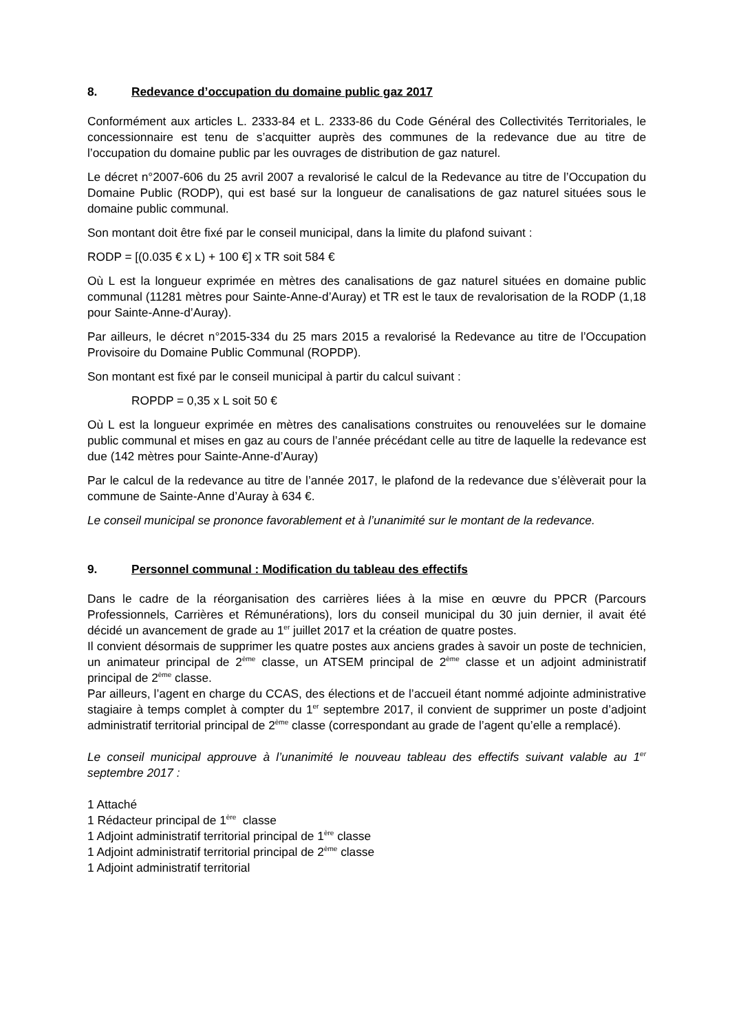8. Redevance d’occupation du domaine public gaz 2017
Conformément aux articles L. 2333-84 et L. 2333-86 du Code Général des Collectivités Territoriales, le concessionnaire est tenu de s’acquitter auprès des communes de la redevance due au titre de l’occupation du domaine public par les ouvrages de distribution de gaz naturel.
Le décret n°2007-606 du 25 avril 2007 a revalorisé le calcul de la Redevance au titre de l’Occupation du Domaine Public (RODP), qui est basé sur la longueur de canalisations de gaz naturel situées sous le domaine public communal.
Son montant doit être fixé par le conseil municipal, dans la limite du plafond suivant :
RODP = [(0.035 € x L) + 100 €] x TR soit 584 €
Où L est la longueur exprimée en mètres des canalisations de gaz naturel situées en domaine public communal (11281 mètres pour Sainte-Anne-d’Auray) et TR est le taux de revalorisation de la RODP (1,18 pour Sainte-Anne-d’Auray).
Par ailleurs, le décret n°2015-334 du 25 mars 2015 a revalorisé la Redevance au titre de l’Occupation Provisoire du Domaine Public Communal (ROPDP).
Son montant est fixé par le conseil municipal à partir du calcul suivant :
ROPDP = 0,35 x L soit 50 €
Où L est la longueur exprimée en mètres des canalisations construites ou renouvelées sur le domaine public communal et mises en gaz au cours de l’année précédant celle au titre de laquelle la redevance est due (142 mètres pour Sainte-Anne-d’Auray)
Par le calcul de la redevance au titre de l’année 2017, le plafond de la redevance due s’élèverait pour la commune de Sainte-Anne d’Auray à 634 €.
Le conseil municipal se prononce favorablement et à l’unanimité sur le montant de la redevance.
9. Personnel communal : Modification du tableau des effectifs
Dans le cadre de la réorganisation des carrières liées à la mise en œuvre du PPCR (Parcours Professionnels, Carrières et Rémunérations), lors du conseil municipal du 30 juin dernier, il avait été décidé un avancement de grade au 1<sup>er</sup> juillet 2017 et la création de quatre postes.
Il convient désormais de supprimer les quatre postes aux anciens grades à savoir un poste de technicien, un animateur principal de 2<sup>ème</sup> classe, un ATSEM principal de 2<sup>ème</sup> classe et un adjoint administratif principal de 2<sup>ème</sup> classe.
Par ailleurs, l’agent en charge du CCAS, des élections et de l’accueil étant nommé adjointe administrative stagiaire à temps complet à compter du 1<sup>er</sup> septembre 2017, il convient de supprimer un poste d’adjoint administratif territorial principal de 2<sup>ème</sup> classe (correspondant au grade de l’agent qu’elle a remplacé).
Le conseil municipal approuve à l’unanimité le nouveau tableau des effectifs suivant valable au 1<sup>er</sup> septembre 2017 :
1 Attaché
1 Rédacteur principal de 1<sup>ère</sup> classe
1 Adjoint administratif territorial principal de 1<sup>ère</sup> classe
1 Adjoint administratif territorial principal de 2<sup>ème</sup> classe
1 Adjoint administratif territorial